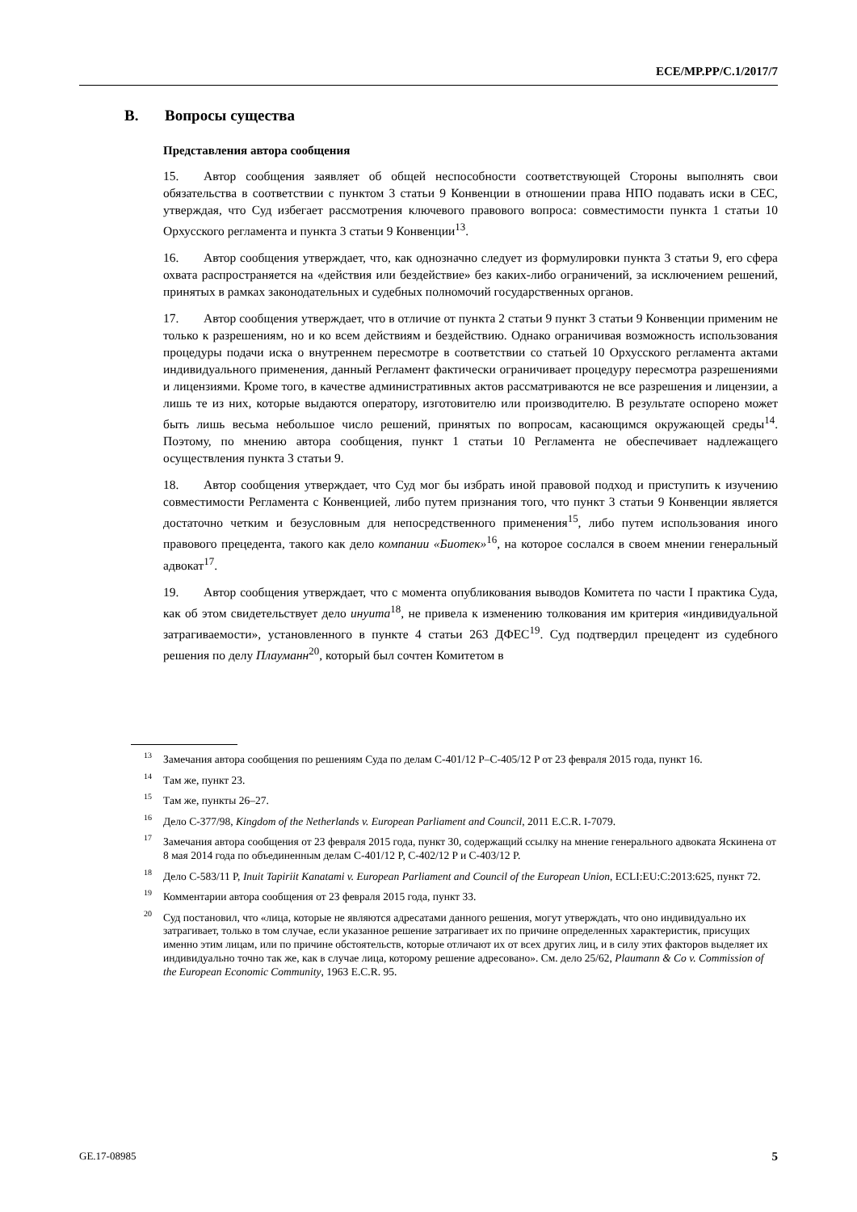ECE/MP.PP/C.1/2017/7
B. Вопросы существа
Представления автора сообщения
15. Автор сообщения заявляет об общей неспособности соответствующей Стороны выполнять свои обязательства в соответствии с пунктом 3 статьи 9 Конвенции в отношении права НПО подавать иски в СЕС, утверждая, что Суд избегает рассмотрения ключевого правового вопроса: совместимости пункта 1 статьи 10 Орхусского регламента и пункта 3 статьи 9 Конвенции<sup>13</sup>.
16. Автор сообщения утверждает, что, как однозначно следует из формулировки пункта 3 статьи 9, его сфера охвата распространяется на «действия или бездействие» без каких-либо ограничений, за исключением решений, принятых в рамках законодательных и судебных полномочий государственных органов.
17. Автор сообщения утверждает, что в отличие от пункта 2 статьи 9 пункт 3 статьи 9 Конвенции применим не только к разрешениям, но и ко всем действиям и бездействию. Однако ограничивая возможность использования процедуры подачи иска о внутреннем пересмотре в соответствии со статьей 10 Орхусского регламента актами индивидуального применения, данный Регламент фактически ограничивает процедуру пересмотра разрешениями и лицензиями. Кроме того, в качестве административных актов рассматриваются не все разрешения и лицензии, а лишь те из них, которые выдаются оператору, изготовителю или производителю. В результате оспорено может быть лишь весьма небольшое число решений, принятых по вопросам, касающимся окружающей среды<sup>14</sup>. Поэтому, по мнению автора сообщения, пункт 1 статьи 10 Регламента не обеспечивает надлежащего осуществления пункта 3 статьи 9.
18. Автор сообщения утверждает, что Суд мог бы избрать иной правовой подход и приступить к изучению совместимости Регламента с Конвенцией, либо путем признания того, что пункт 3 статьи 9 Конвенции является достаточно четким и безусловным для непосредственного применения<sup>15</sup>, либо путем использования иного правового прецедента, такого как дело компании «Биотек»<sup>16</sup>, на которое сослался в своем мнении генеральный адвокат<sup>17</sup>.
19. Автор сообщения утверждает, что с момента опубликования выводов Комитета по части I практика Суда, как об этом свидетельствует дело инуита<sup>18</sup>, не привела к изменению толкования им критерия «индивидуальной затрагиваемости», установленного в пункте 4 статьи 263 ДФЕС<sup>19</sup>. Суд подтвердил прецедент из судебного решения по делу Плауманн<sup>20</sup>, который был сочтен Комитетом в
<sup>13</sup> Замечания автора сообщения по решениям Суда по делам C-401/12 P–C-405/12 P от 23 февраля 2015 года, пункт 16.
<sup>14</sup> Там же, пункт 23.
<sup>15</sup> Там же, пункты 26–27.
<sup>16</sup> Дело C-377/98, Kingdom of the Netherlands v. European Parliament and Council, 2011 E.C.R. I-7079.
<sup>17</sup> Замечания автора сообщения от 23 февраля 2015 года, пункт 30, содержащий ссылку на мнение генерального адвоката Яскинена от 8 мая 2014 года по объединенным делам C-401/12 P, C-402/12 P и C-403/12 P.
<sup>18</sup> Дело C-583/11 P, Inuit Tapiriit Kanatami v. European Parliament and Council of the European Union, ECLI:EU:C:2013:625, пункт 72.
<sup>19</sup> Комментарии автора сообщения от 23 февраля 2015 года, пункт 33.
<sup>20</sup> Суд постановил, что «лица, которые не являются адресатами данного решения, могут утверждать, что оно индивидуально их затрагивает, только в том случае, если указанное решение затрагивает их по причине определенных характеристик, присущих именно этим лицам, или по причине обстоятельств, которые отличают их от всех других лиц, и в силу этих факторов выделяет их индивидуально точно так же, как в случае лица, которому решение адресовано». См. дело 25/62, Plaumann & Co v. Commission of the European Economic Community, 1963 E.C.R. 95.
GE.17-08985 5